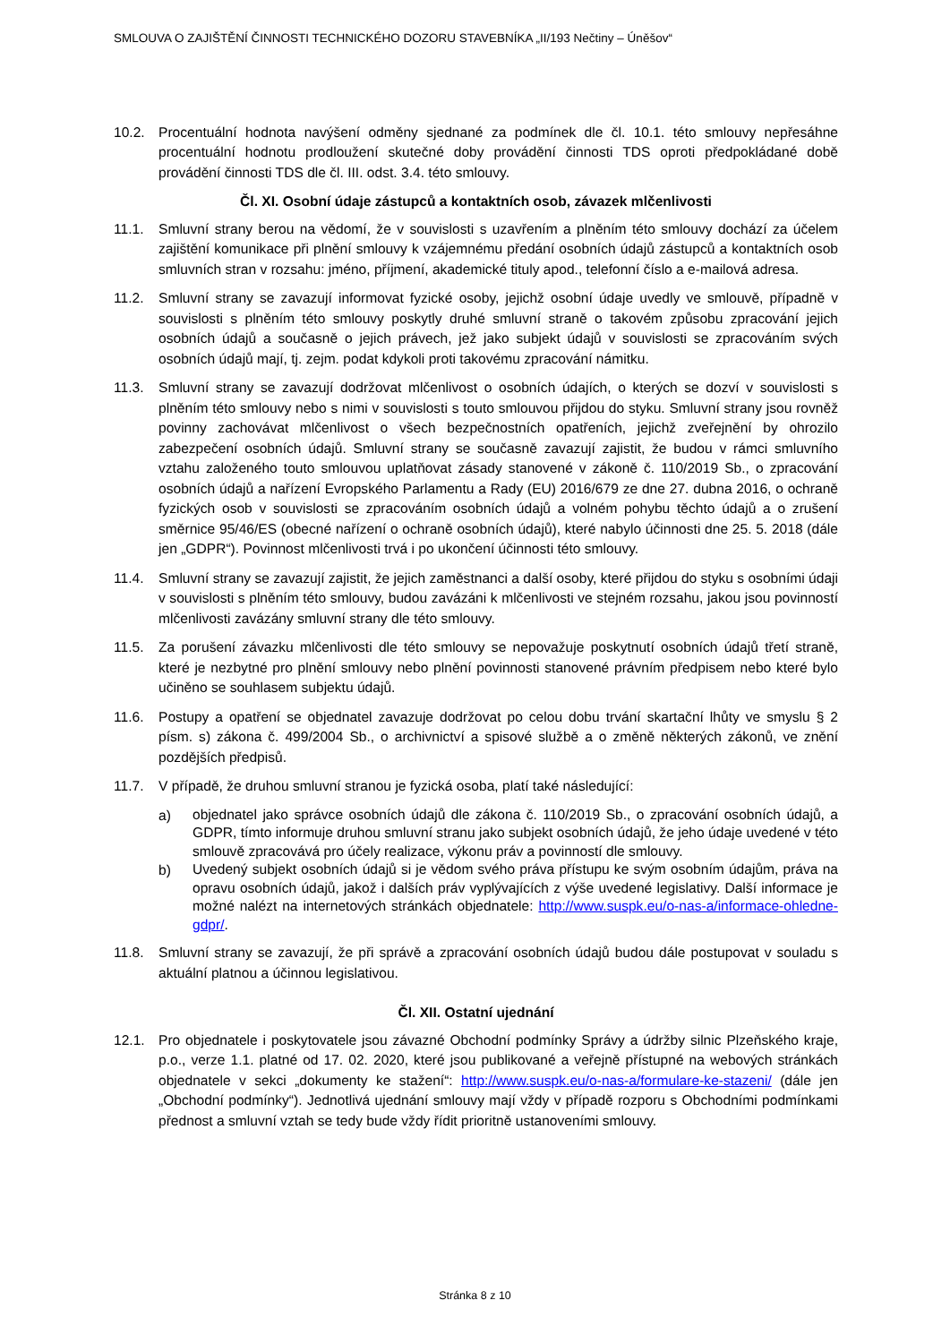SMLOUVA O ZAJIŠTĚNÍ ČINNOSTI TECHNICKÉHO DOZORU STAVEBNÍKA „II/193 Nečtiny – Úněšov“
10.2. Procentuální hodnota navýšení odměny sjednané za podmínek dle čl. 10.1. této smlouvy nepřesáhne procentuální hodnotu prodloužení skutečné doby provádění činnosti TDS oproti předpokládané době provádění činnosti TDS dle čl. III. odst. 3.4. této smlouvy.
Čl. XI. Osobní údaje zástupců a kontaktních osob, závazek mlčenlivosti
11.1. Smluvní strany berou na vědomí, že v souvislosti s uzavřením a plněním této smlouvy dochází za účelem zajištění komunikace při plnění smlouvy k vzájemnému předání osobních údajů zástupců a kontaktních osob smluvních stran v rozsahu: jméno, příjmení, akademické tituly apod., telefonní číslo a e-mailová adresa.
11.2. Smluvní strany se zavazují informovat fyzické osoby, jejichž osobní údaje uvedly ve smlouvě, případně v souvislosti s plněním této smlouvy poskytly druhé smluvní straně o takovém způsobu zpracování jejich osobních údajů a současně o jejich právech, jež jako subjekt údajů v souvislosti se zpracováním svých osobních údajů mají, tj. zejm. podat kdykoli proti takovému zpracování námitku.
11.3. Smluvní strany se zavazují dodržovat mlčenlivost o osobních údajích, o kterých se dozví v souvislosti s plněním této smlouvy nebo s nimi v souvislosti s touto smlouvou přijdou do styku. Smluvní strany jsou rovněž povinny zachovávat mlčenlivost o všech bezpečnostních opatřeních, jejichž zveřejnění by ohrozilo zabezpečení osobních údajů. Smluvní strany se současně zavazují zajistit, že budou v rámci smluvního vztahu založeného touto smlouvou uplatňovat zásady stanovené v zákoně č. 110/2019 Sb., o zpracování osobních údajů a nařízení Evropského Parlamentu a Rady (EU) 2016/679 ze dne 27. dubna 2016, o ochraně fyzických osob v souvislosti se zpracováním osobních údajů a volném pohybu těchto údajů a o zrušení směrnice 95/46/ES (obecné nařízení o ochraně osobních údajů), které nabylo účinnosti dne 25. 5. 2018 (dále jen „GDPR“). Povinnost mlčenlivosti trvá i po ukončení účinnosti této smlouvy.
11.4. Smluvní strany se zavazují zajistit, že jejich zaměstnanci a další osoby, které přijdou do styku s osobními údaji v souvislosti s plněním této smlouvy, budou zavázáni k mlčenlivosti ve stejném rozsahu, jakou jsou povinností mlčenlivosti zavázány smluvní strany dle této smlouvy.
11.5. Za porušení závazku mlčenlivosti dle této smlouvy se nepovažuje poskytnutí osobních údajů třetí straně, které je nezbytné pro plnění smlouvy nebo plnění povinnosti stanovené právním předpisem nebo které bylo učiněno se souhlasem subjektu údajů.
11.6. Postupy a opatření se objednatel zavazuje dodržovat po celou dobu trvání skartační lhůty ve smyslu § 2 písm. s) zákona č. 499/2004 Sb., o archivnictví a spisové službě a o změně některých zákonů, ve znění pozdějších předpisů.
11.7. V případě, že druhou smluvní stranou je fyzická osoba, platí také následující:
a)
objednatel jako správce osobních údajů dle zákona č. 110/2019 Sb., o zpracování osobních údajů, a GDPR, tímto informuje druhou smluvní stranu jako subjekt osobních údajů, že jeho údaje uvedené v této smlouvě zpracovává pro účely realizace, výkonu práv a povinností dle smlouvy.
b)
Uvedený subjekt osobních údajů si je vědom svého práva přístupu ke svým osobním údajům, práva na opravu osobních údajů, jakož i dalších práv vyplývajících z výše uvedené legislativy. Další informace je možné nalézt na internetových stránkách objednatele: http://www.suspk.eu/o-nas-a/informace-ohledne-gdpr/.
11.8. Smluvní strany se zavazují, že při správě a zpracování osobních údajů budou dále postupovat v souladu s aktuální platnou a účinnou legislativou.
Čl. XII. Ostatní ujednání
12.1. Pro objednatele i poskytovatele jsou závazné Obchodní podmínky Správy a údržby silnic Plzeňského kraje, p.o., verze 1.1. platné od 17. 02. 2020, které jsou publikované a veřejně přístupné na webových stránkách objednatele v sekci „dokumenty ke stažení“: http://www.suspk.eu/o-nas-a/formulare-ke-stazeni/ (dále jen „Obchodní podmínky“). Jednotlivá ujednání smlouvy mají vždy v případě rozporu s Obchodními podmínkami přednost a smluvní vztah se tedy bude vždy řídit prioritně ustanoveními smlouvy.
Stránka 8 z 10